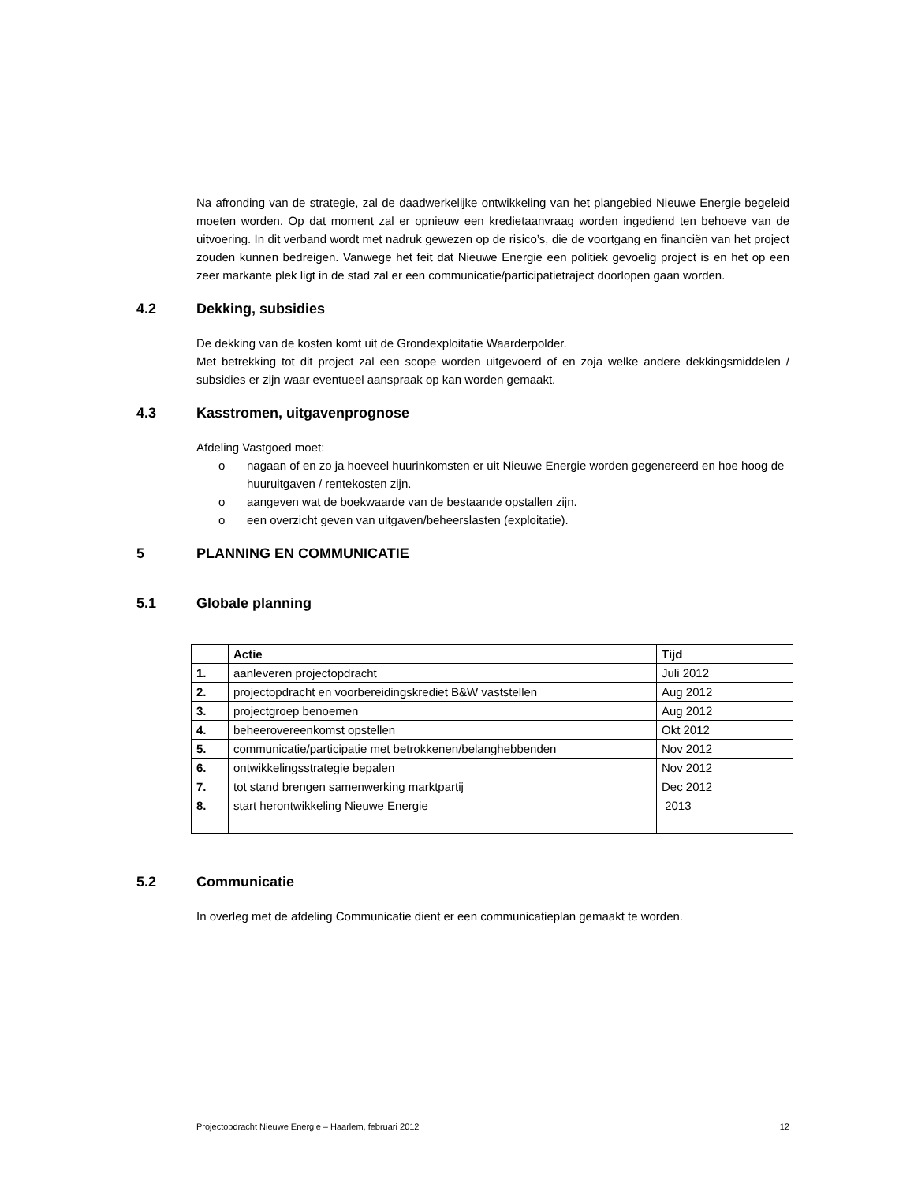Na afronding van de strategie, zal de daadwerkelijke ontwikkeling van het plangebied Nieuwe Energie begeleid moeten worden. Op dat moment zal er opnieuw een kredietaanvraag worden ingediend ten behoeve van de uitvoering. In dit verband wordt met nadruk gewezen op de risico’s, die de voortgang en financiën van het project zouden kunnen bedreigen. Vanwege het feit dat Nieuwe Energie een politiek gevoelig project is en het op een zeer markante plek ligt in de stad zal er een communicatie/participatietraject doorlopen gaan worden.
4.2 Dekking, subsidies
De dekking van de kosten komt uit de Grondexploitatie Waarderpolder.
Met betrekking tot dit project zal een scope worden uitgevoerd of en zoja welke andere dekkingsmiddelen / subsidies er zijn waar eventueel aanspraak op kan worden gemaakt.
4.3 Kasstromen, uitgavenprognose
Afdeling Vastgoed moet:
o nagaan of en zo ja hoeveel huurinkomsten er uit Nieuwe Energie worden gegenereerd en hoe hoog de huuruitgaven / rentekosten zijn.
o aangeven wat de boekwaarde van de bestaande opstallen zijn.
o een overzicht geven van uitgaven/beheerslasten (exploitatie).
5 PLANNING EN COMMUNICATIE
5.1 Globale planning
| | Actie | Tijd |
| --- | --- | --- |
| 1. | aanleveren projectopdracht | Juli 2012 |
| 2. | projectopdracht en voorbereidingskrediet B&W vaststellen | Aug 2012 |
| 3. | projectgroep benoemen | Aug 2012 |
| 4. | beheerovereenkomst opstellen | Okt 2012 |
| 5. | communicatie/participatie met betrokkenen/belanghebbenden | Nov 2012 |
| 6. | ontwikkelingsstrategie bepalen | Nov 2012 |
| 7. | tot stand brengen samenwerking marktpartij | Dec 2012 |
| 8. | start herontwikkeling Nieuwe Energie | 2013 |
5.2 Communicatie
In overleg met de afdeling Communicatie dient er een communicatieplan gemaakt te worden.
Projectopdracht Nieuwe Energie – Haarlem, februari 2012 12